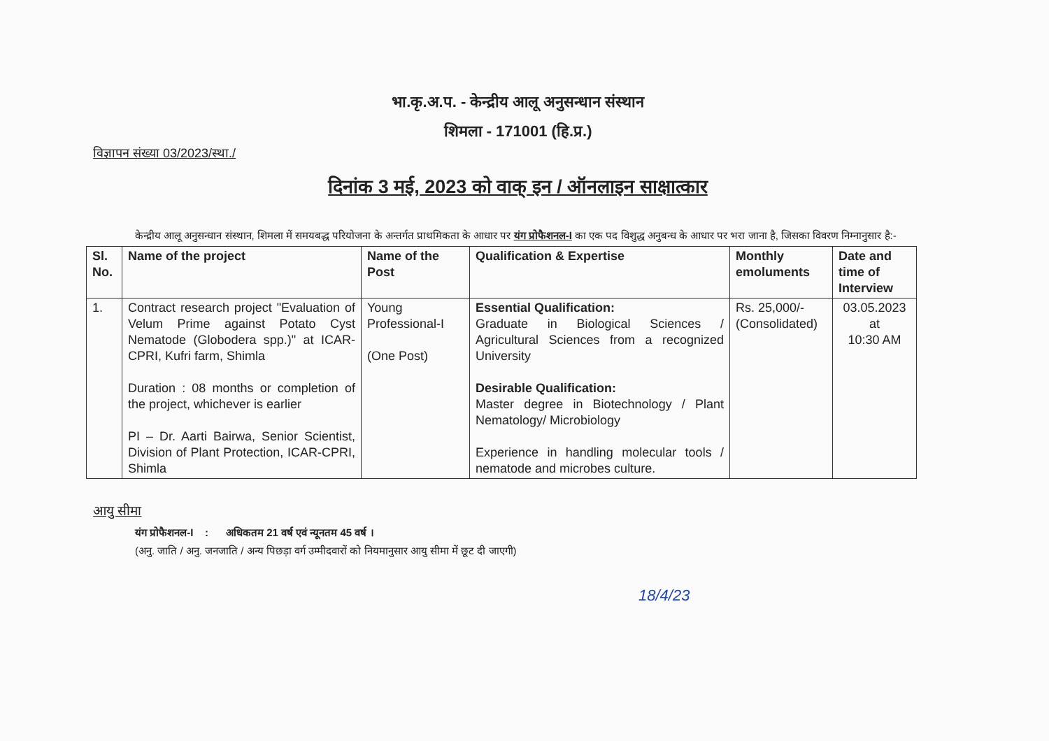भा.कृ.अ.प. - केन्द्रीय आलू अनुसन्धान संस्थान
शिमला - 171001 (हि.प्र.)
विज्ञापन संख्या 03/2023/स्था./
दिनांक 3 मई, 2023 को वाक् इन / ऑनलाइन साक्षात्कार
केन्द्रीय आलू अनुसन्धान संस्थान, शिमला में समयबद्ध परियोजना के अन्तर्गत प्राथमिकता के आधार पर यंग प्रोफैशनल-I का एक पद विशुद्ध अनुबन्ध के आधार पर भरा जाना है, जिसका विवरण निम्नानुसार है:-
| Sl. No. | Name of the project | Name of the Post | Qualification & Expertise | Monthly emoluments | Date and time of Interview |
| --- | --- | --- | --- | --- | --- |
| 1. | Contract research project "Evaluation of Velum Prime against Potato Cyst Nematode (Globodera spp.)" at ICAR-CPRI, Kufri farm, Shimla Duration : 08 months or completion of the project, whichever is earlier PI – Dr. Aarti Bairwa, Senior Scientist, Division of Plant Protection, ICAR-CPRI, Shimla | Young Professional-I (One Post) | Essential Qualification: Graduate in Biological Sciences / Agricultural Sciences from a recognized University Desirable Qualification: Master degree in Biotechnology / Plant Nematology/ Microbiology Experience in handling molecular tools / nematode and microbes culture. | Rs. 25,000/- (Consolidated) | 03.05.2023 at 10:30 AM |
आयु सीमा
यंग प्रोफैशनल-I : अधिकतम 21 वर्ष एवं न्यूनतम 45 वर्ष ।
(अनु. जाति / अनु. जनजाति / अन्य पिछड़ा वर्ग उम्मीदवारों को नियमानुसार आयु सीमा में छूट दी जाएगी)
18/4/23